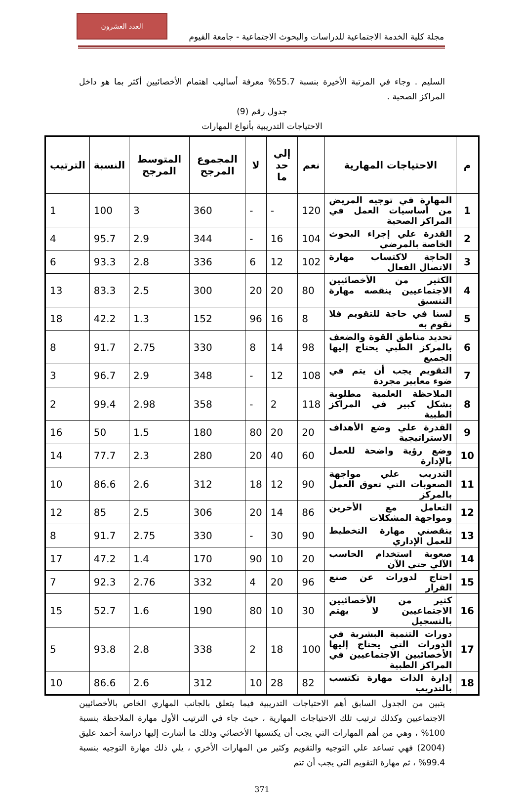العدد العشرون
مجلة كلية الخدمة الاجتماعية للدراسات والبحوث الاجتماعية - جامعة الفيوم
السليم . وجاء في المرتبة الأخيرة بنسبة 55.7% معرفة أساليب اهتمام الأخصائيين أكثر بما هو داخل المراكز الصحية .
جدول رقم (9)
الاحتياجات التدريبية بأنواع المهارات
| م | الاحتياجات المهارية | نعم | إلي حد ما | لا | المجموع المرجح | المتوسط المرجح | النسبة | الترتيب |
| --- | --- | --- | --- | --- | --- | --- | --- | --- |
| 1 | المهارة في توجيه المريض من أساسيات العمل في المراكز الصحية | 120 | - | - | 360 | 3 | 100 | 1 |
| 2 | القدرة علي إجراء البحوث الخاصة بالمرضي | 104 | 16 | - | 344 | 2.9 | 95.7 | 4 |
| 3 | الحاجة لاكتساب مهارة الاتصال الفعال | 102 | 12 | 6 | 336 | 2.8 | 93.3 | 6 |
| 4 | الكثير من الأخصائيين الاجتماعيين ينقصه مهارة التنسيق | 80 | 20 | 20 | 300 | 2.5 | 83.3 | 13 |
| 5 | لسنا في حاجة للتقويم فلا نقوم به | 8 | 16 | 96 | 152 | 1.3 | 42.2 | 18 |
| 6 | تحديد مناطق القوة والضعف بالمركز الطبي يحتاج إليها الجميع | 98 | 14 | 8 | 330 | 2.75 | 91.7 | 8 |
| 7 | التقويم يجب أن يتم في ضوء معايير مجردة | 108 | 12 | - | 348 | 2.9 | 96.7 | 3 |
| 8 | الملاحظة العلمية مطلوبة بشكل كبير في المراكز الطبية | 118 | 2 | - | 358 | 2.98 | 99.4 | 2 |
| 9 | القدرة علي وضع الأهداف الاستراتيجية | 20 | 20 | 80 | 180 | 1.5 | 50 | 16 |
| 10 | وضع رؤية واضحة للعمل بالإدارة | 60 | 40 | 20 | 280 | 2.3 | 77.7 | 14 |
| 11 | التدريب علي مواجهة الصعوبات التي تعوق العمل بالمركز | 90 | 12 | 18 | 312 | 2.6 | 86.6 | 10 |
| 12 | التعامل مع الأخرين ومواجهة المشكلات | 86 | 14 | 20 | 306 | 2.5 | 85 | 12 |
| 13 | ينقصني مهارة التخطيط للعمل الإداري | 90 | 30 | - | 330 | 2.75 | 91.7 | 8 |
| 14 | صعوبة استخدام الحاسب الآلي حتي الآن | 20 | 10 | 90 | 170 | 1.4 | 47.2 | 17 |
| 15 | احتاج لدورات عن صنع القرار | 96 | 20 | 4 | 332 | 2.76 | 92.3 | 7 |
| 16 | كثير من الأخصائيين الاجتماعيين لا يهتم بالتسجيل | 30 | 10 | 80 | 190 | 1.6 | 52.7 | 15 |
| 17 | دورات التنمية البشرية في الدورات التي يحتاج إليها الأخصائيين الاجتماعيين في المراكز الطبية | 100 | 18 | 2 | 338 | 2.8 | 93.8 | 5 |
| 18 | إدارة الذات مهارة تكتسب بالتدريب | 82 | 28 | 10 | 312 | 2.6 | 86.6 | 10 |
يتبين من الجدول السابق أهم الاحتياجات التدريبية فيما يتعلق بالجانب المهاري الخاص بالأخصائيين الاجتماعيين وكذلك ترتيب تلك الاحتياجات المهارية ، حيث جاء في الترتيب الأول مهارة الملاحظة بنسبة 100% ، وهي من أهم المهارات التي يجب أن يكتسبها الأخصائي وذلك ما أشارت إليها دراسة أحمد عليق (2004) فهي تساعد علي التوجيه والتقويم وكثير من المهارات الأخري ، يلي ذلك مهارة التوجيه بنسبة 99.4% ، ثم مهارة التقويم التي يجب أن تتم
371